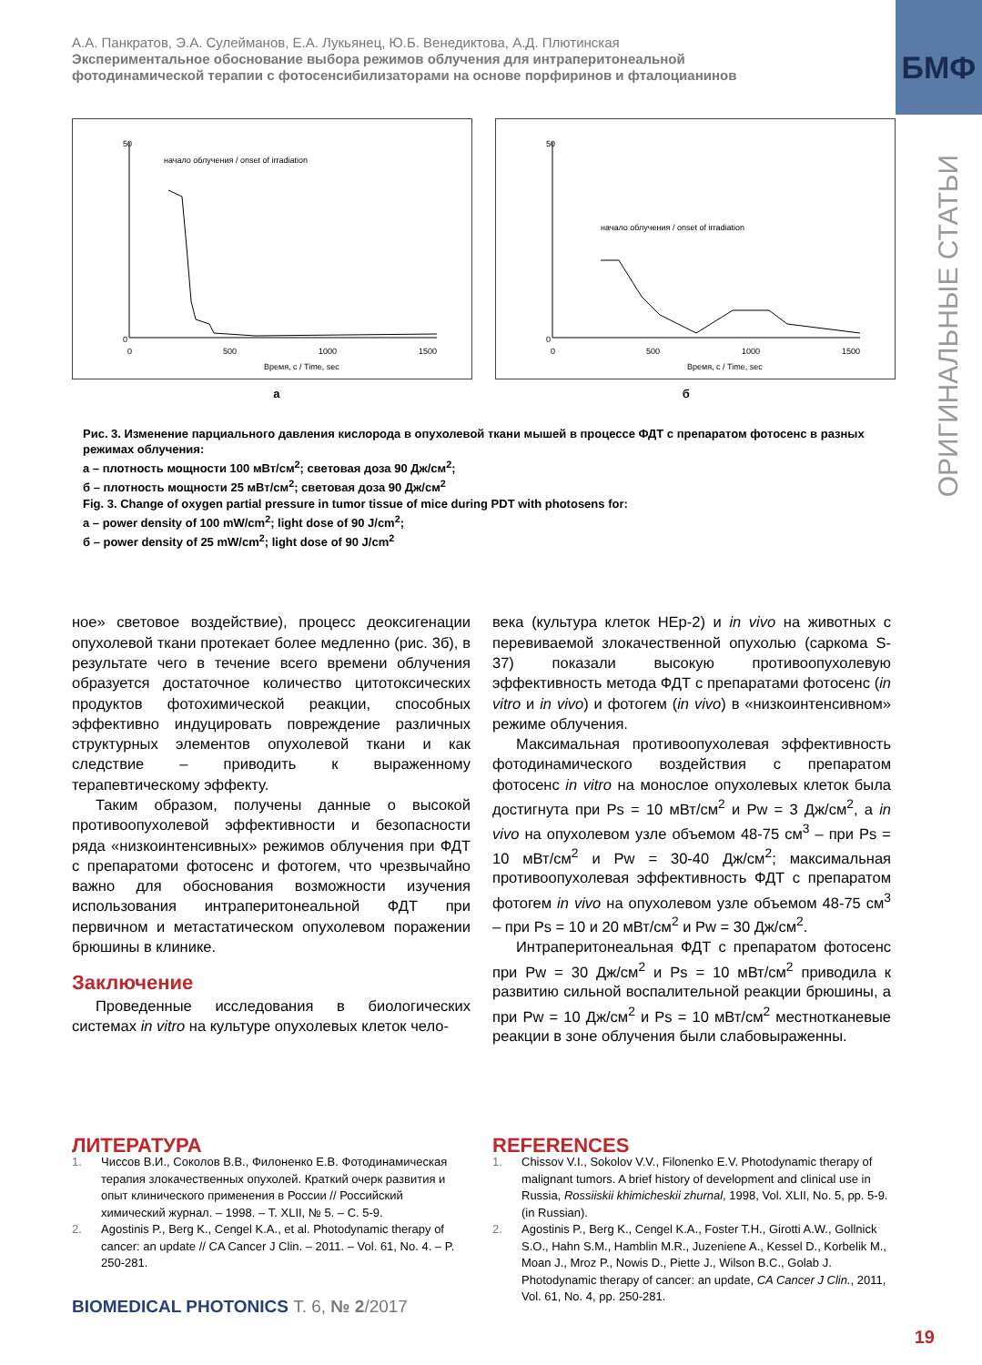БМФ
ОРИГИНАЛЬНЫЕ СТАТЬИ
А.А. Панкратов, Э.А. Сулейманов, Е.А. Лукьянец, Ю.Б. Венедиктова, А.Д. Плютинская
Экспериментальное обоснование выбора режимов облучения для интраперитонеальной
фотодинамической терапии с фотосенсибилизаторами на основе порфиринов и фталоцианинов
начало облучения / onset of irradiation
50
0
0
500
1000
1500
Время, с / Time, sec
начало облучения / onset of irradiation
50
0
0
500
1000
1500
Время, с / Time, sec
а б
Рис. 3. Изменение парциального давления кислорода в опухолевой ткани мышей в процессе ФДТ с препаратом фотосенс в разных режимах облучения:
а – плотность мощности 100 мВт/см<sup>2</sup>; световая доза 90 Дж/см<sup>2</sup>;
б – плотность мощности 25 мВт/см<sup>2</sup>; световая доза 90 Дж/см<sup>2</sup>
Fig. 3. Change of oxygen partial pressure in tumor tissue of mice during PDT with photosens for:
a – power density of 100 mW/cm<sup>2</sup>; light dose of 90 J/cm<sup>2</sup>;
б – power density of 25 mW/cm<sup>2</sup>; light dose of 90 J/cm<sup>2</sup>
ное» световое воздействие), процесс деоксигенации опухолевой ткани протекает более медленно (рис. 3б), в результате чего в течение всего времени облучения образуется достаточное количество цитотоксических продуктов фотохимической реакции, способных эффективно индуцировать повреждение различных структурных элементов опухолевой ткани и как следствие – приводить к выраженному терапевтическому эффекту.
Таким образом, получены данные о высокой противоопухолевой эффективности и безопасности ряда «низкоинтенсивных» режимов облучения при ФДТ с препаратоми фотосенс и фотогем, что чрезвычайно важно для обоснования возможности изучения использования интраперитонеальной ФДТ при первичном и метастатическом опухолевом поражении брюшины в клинике.
Заключение
Проведенные исследования в биологических системах in vitro на культуре опухолевых клеток чело-
века (культура клеток HEp-2) и in vivo на животных с перевиваемой злокачественной опухолью (саркома S-37) показали высокую противоопухолевую эффективность метода ФДТ с препаратами фотосенс (in vitro и in vivo) и фотогем (in vivo) в «низкоинтенсивном» режиме облучения.
Максимальная противоопухолевая эффективность фотодинамического воздействия с препаратом фотосенс in vitro на монослое опухолевых клеток была достигнута при Ps = 10 мВт/см<sup>2</sup> и Pw = 3 Дж/см<sup>2</sup>, а in vivo на опухолевом узле объемом 48-75 см<sup>3</sup> – при Ps = 10 мВт/см<sup>2</sup> и Pw = 30-40 Дж/см<sup>2</sup>; максимальная противоопухолевая эффективность ФДТ с препаратом фотогем in vivo на опухолевом узле объемом 48-75 см<sup>3</sup> – при Ps = 10 и 20 мВт/см<sup>2</sup> и Pw = 30 Дж/см<sup>2</sup>.
Интраперитонеальная ФДТ с препаратом фотосенс при Pw = 30 Дж/см<sup>2</sup> и Ps = 10 мВт/см<sup>2</sup> приводила к развитию сильной воспалительной реакции брюшины, а при Pw = 10 Дж/см<sup>2</sup> и Ps = 10 мВт/см<sup>2</sup> местнотканевые реакции в зоне облучения были слабовыраженны.
ЛИТЕРАТУРА
1. Чиссов В.И., Соколов В.В., Филоненко Е.В. Фотодинамическая терапия злокачественных опухолей. Краткий очерк развития и опыт клинического применения в России // Российский химический журнал. – 1998. – Т. XLII, № 5. – С. 5-9.
2. Agostinis P., Berg K., Cengel K.A., et al. Photodynamic therapy of cancer: an update // CA Cancer J Clin. – 2011. – Vol. 61, No. 4. – P. 250-281.
REFERENCES
1. Chissov V.I., Sokolov V.V., Filonenko E.V. Photodynamic therapy of malignant tumors. A brief history of development and clinical use in Russia, Rossiiskii khimicheskii zhurnal, 1998, Vol. XLII, No. 5, pp. 5-9. (in Russian).
2. Agostinis P., Berg K., Cengel K.A., Foster T.H., Girotti A.W., Gollnick S.O., Hahn S.M., Hamblin M.R., Juzeniene A., Kessel D., Korbelik M., Moan J., Mroz P., Nowis D., Piette J., Wilson B.C., Golab J. Photodynamic therapy of cancer: an update, CA Cancer J Clin., 2011, Vol. 61, No. 4, pp. 250-281.
BIOMEDICAL PHOTONICS Т. 6, № 2/2017
19